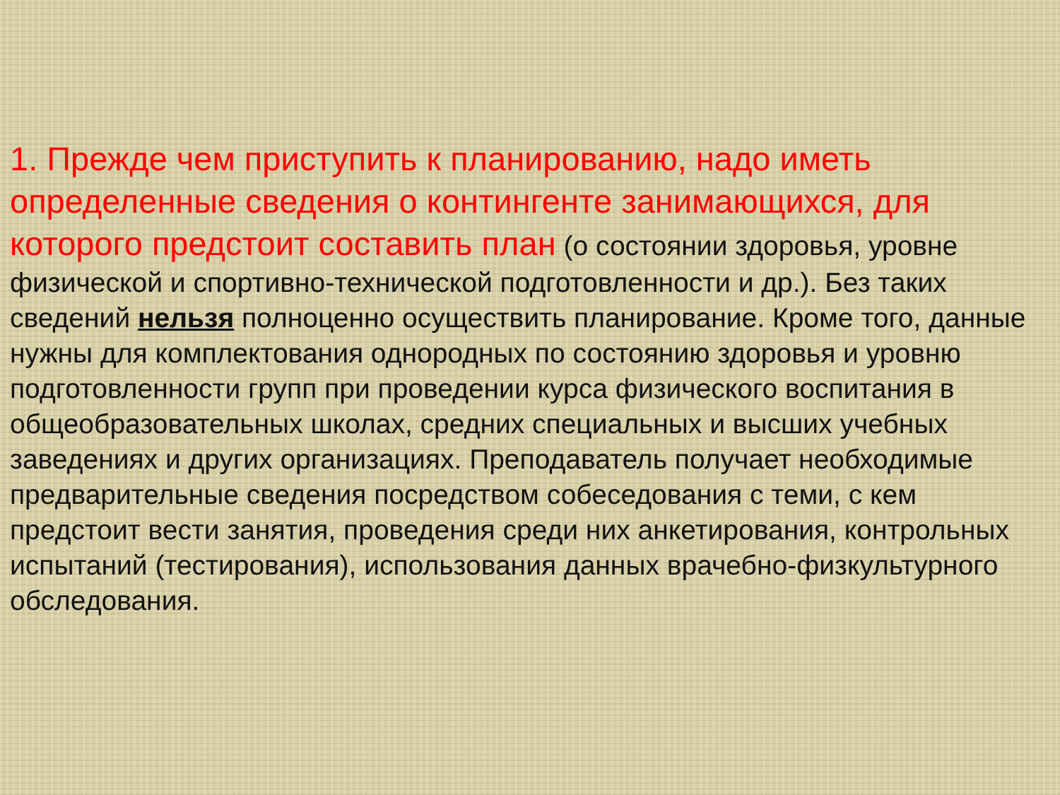1. Прежде чем приступить к планированию, надо иметь определенные сведения о контингенте занимающихся, для которого предстоит составить план (о состоянии здоровья, уровне физической и спортивно-технической подготовленности и др.). Без таких сведений нельзя полноценно осуществить планирование. Кроме того, данные нужны для комплектования однородных по состоянию здоровья и уровню подготовленности групп при проведении курса физического воспитания в общеобразовательных школах, средних специальных и высших учебных заведениях и других организациях. Преподаватель получает необходимые предварительные сведения посредством собеседования с теми, с кем предстоит вести занятия, проведения среди них анкетирования, контрольных испытаний (тестирования), использования данных врачебно-физкультурного обследования.